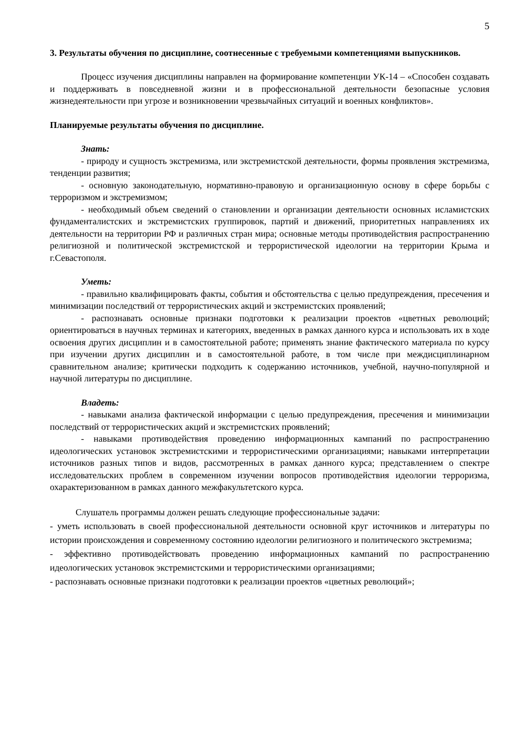5
3. Результаты обучения по дисциплине, соотнесенные с требуемыми компетенциями выпускников.
Процесс изучения дисциплины направлен на формирование компетенции УК-14 – «Способен создавать и поддерживать в повседневной жизни и в профессиональной деятельности безопасные условия жизнедеятельности при угрозе и возникновении чрезвычайных ситуаций и военных конфликтов».
Планируемые результаты обучения по дисциплине.
Знать:
- природу и сущность экстремизма, или экстремистской деятельности, формы проявления экстремизма, тенденции развития;
- основную законодательную, нормативно-правовую и организационную основу в сфере борьбы с терроризмом и экстремизмом;
- необходимый объем сведений о становлении и организации деятельности основных исламистских фундаменталистских и экстремистских группировок, партий и движений, приоритетных направлениях их деятельности на территории РФ и различных стран мира; основные методы противодействия распространению религиозной и политической экстремистской и террористической идеологии на территории Крыма и г.Севастополя.
Уметь:
- правильно квалифицировать факты, события и обстоятельства с целью предупреждения, пресечения и минимизации последствий от террористических акций и экстремистских проявлений;
- распознавать основные признаки подготовки к реализации проектов «цветных революций; ориентироваться в научных терминах и категориях, введенных в рамках данного курса и использовать их в ходе освоения других дисциплин и в самостоятельной работе; применять знание фактического материала по курсу при изучении других дисциплин и в самостоятельной работе, в том числе при междисциплинарном сравнительном анализе; критически подходить к содержанию источников, учебной, научно-популярной и научной литературы по дисциплине.
Владеть:
- навыками анализа фактической информации с целью предупреждения, пресечения и минимизации последствий от террористических акций и экстремистских проявлений;
- навыками противодействия проведению информационных кампаний по распространению идеологических установок экстремистскими и террористическими организациями; навыками интерпретации источников разных типов и видов, рассмотренных в рамках данного курса; представлением о спектре исследовательских проблем в современном изучении вопросов противодействия идеологии терроризма, охарактеризованном в рамках данного межфакультетского курса.
Слушатель программы должен решать следующие профессиональные задачи:
- уметь использовать в своей профессиональной деятельности основной круг источников и литературы по истории происхождения и современному состоянию идеологии религиозного и политического экстремизма;
- эффективно противодействовать проведению информационных кампаний по распространению идеологических установок экстремистскими и террористическими организациями;
- распознавать основные признаки подготовки к реализации проектов «цветных революций»;